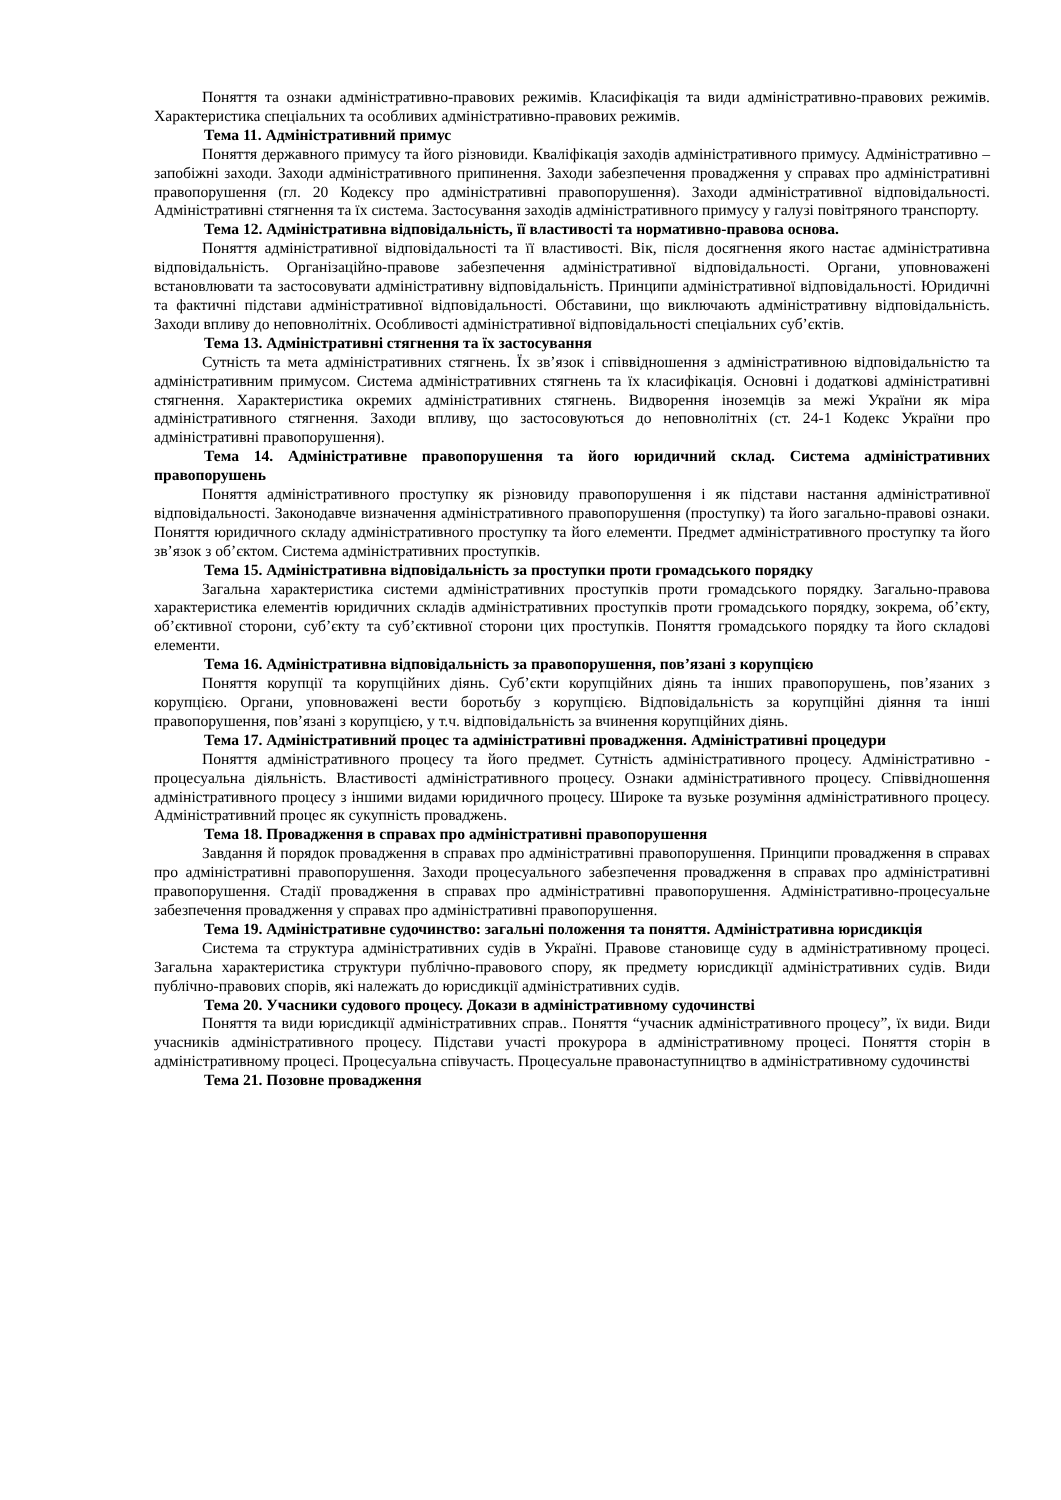Поняття та ознаки адміністративно-правових режимів. Класифікація та види адміністративно-правових режимів. Характеристика спеціальних та особливих адміністративно-правових режимів.
Тема 11. Адміністративний примус
Поняття державного примусу та його різновиди. Кваліфікація заходів адміністративного примусу. Адміністративно – запобіжні заходи. Заходи адміністративного припинення. Заходи забезпечення провадження у справах про адміністративні правопорушення (гл. 20 Кодексу про адміністративні правопорушення). Заходи адміністративної відповідальності. Адміністративні стягнення та їх система. Застосування заходів адміністративного примусу у галузі повітряного транспорту.
Тема 12. Адміністративна відповідальність, її властивості та нормативно-правова основа.
Поняття адміністративної відповідальності та її властивості. Вік, після досягнення якого настає адміністративна відповідальність. Організаційно-правове забезпечення адміністративної відповідальності. Органи, уповноважені встановлювати та застосовувати адміністративну відповідальність. Принципи адміністративної відповідальності. Юридичні та фактичні підстави адміністративної відповідальності. Обставини, що виключають адміністративну відповідальність. Заходи впливу до неповнолітніх. Особливості адміністративної відповідальності спеціальних суб’єктів.
Тема 13. Адміністративні стягнення та їх застосування
Сутність та мета адміністративних стягнень. Їх зв’язок і співвідношення з адміністративною відповідальністю та адміністративним примусом. Система адміністративних стягнень та їх класифікація. Основні і додаткові адміністративні стягнення. Характеристика окремих адміністративних стягнень. Видворення іноземців за межі України як міра адміністративного стягнення. Заходи впливу, що застосовуються до неповнолітніх (ст. 24-1 Кодекс України про адміністративні правопорушення).
Тема 14. Адміністративне правопорушення та його юридичний склад. Система адміністративних правопорушень
Поняття адміністративного проступку як різновиду правопорушення і як підстави настання адміністративної відповідальності. Законодавче визначення адміністративного правопорушення (проступку) та його загально-правові ознаки. Поняття юридичного складу адміністративного проступку та його елементи. Предмет адміністративного проступку та його зв’язок з об’єктом. Система адміністративних проступків.
Тема 15. Адміністративна відповідальність за проступки проти громадського порядку
Загальна характеристика системи адміністративних проступків проти громадського порядку. Загально-правова характеристика елементів юридичних складів адміністративних проступків проти громадського порядку, зокрема, об’єкту, об’єктивної сторони, суб’єкту та суб’єктивної сторони цих проступків. Поняття громадського порядку та його складові елементи.
Тема 16. Адміністративна відповідальність за правопорушення, пов’язані з корупцією
Поняття корупції та корупційних діянь. Суб’єкти корупційних діянь та інших правопорушень, пов’язаних з корупцією. Органи, уповноважені вести боротьбу з корупцією. Відповідальність за корупційні діяння та інші правопорушення, пов’язані з корупцією, у т.ч. відповідальність за вчинення корупційних діянь.
Тема 17. Адміністративний процес та адміністративні провадження. Адміністративні процедури
Поняття адміністративного процесу та його предмет. Сутність адміністративного процесу. Адміністративно - процесуальна діяльність. Властивості адміністративного процесу. Ознаки адміністративного процесу. Співвідношення адміністративного процесу з іншими видами юридичного процесу. Широке та вузьке розуміння адміністративного процесу. Адміністративний процес як сукупність проваджень.
Тема 18. Провадження в справах про адміністративні правопорушення
Завдання й порядок провадження в справах про адміністративні правопорушення. Принципи провадження в справах про адміністративні правопорушення. Заходи процесуального забезпечення провадження в справах про адміністративні правопорушення. Стадії провадження в справах про адміністративні правопорушення. Адміністративно-процесуальне забезпечення провадження у справах про адміністративні правопорушення.
Тема 19. Адміністративне судочинство: загальні положення та поняття. Адміністративна юрисдикція
Система та структура адміністративних судів в Україні. Правове становище суду в адміністративному процесі. Загальна характеристика структури публічно-правового спору, як предмету юрисдикції адміністративних судів. Види публічно-правових спорів, які належать до юрисдикції адміністративних судів.
Тема 20. Учасники судового процесу. Докази в адміністративному судочинстві
Поняття та види юрисдикції адміністративних справ.. Поняття “учасник адміністративного процесу”, їх види. Види учасників адміністративного процесу. Підстави участі прокурора в адміністративному процесі. Поняття сторін в адміністративному процесі. Процесуальна співучасть. Процесуальне правонаступництво в адміністративному судочинстві
Тема 21. Позовне провадження